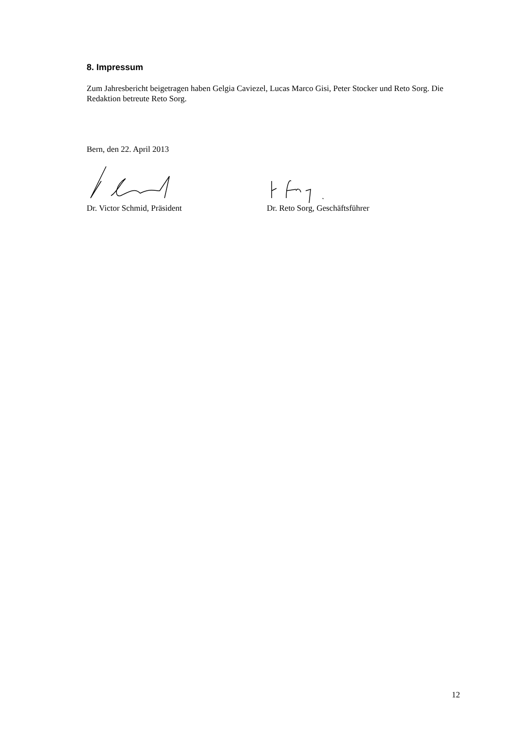8. Impressum
Zum Jahresbericht beigetragen haben Gelgia Caviezel, Lucas Marco Gisi, Peter Stocker und Reto Sorg. Die Redaktion betreute Reto Sorg.
Bern, den 22. April 2013
Dr. Victor Schmid, Präsident Dr. Reto Sorg, Geschäftsführer
12